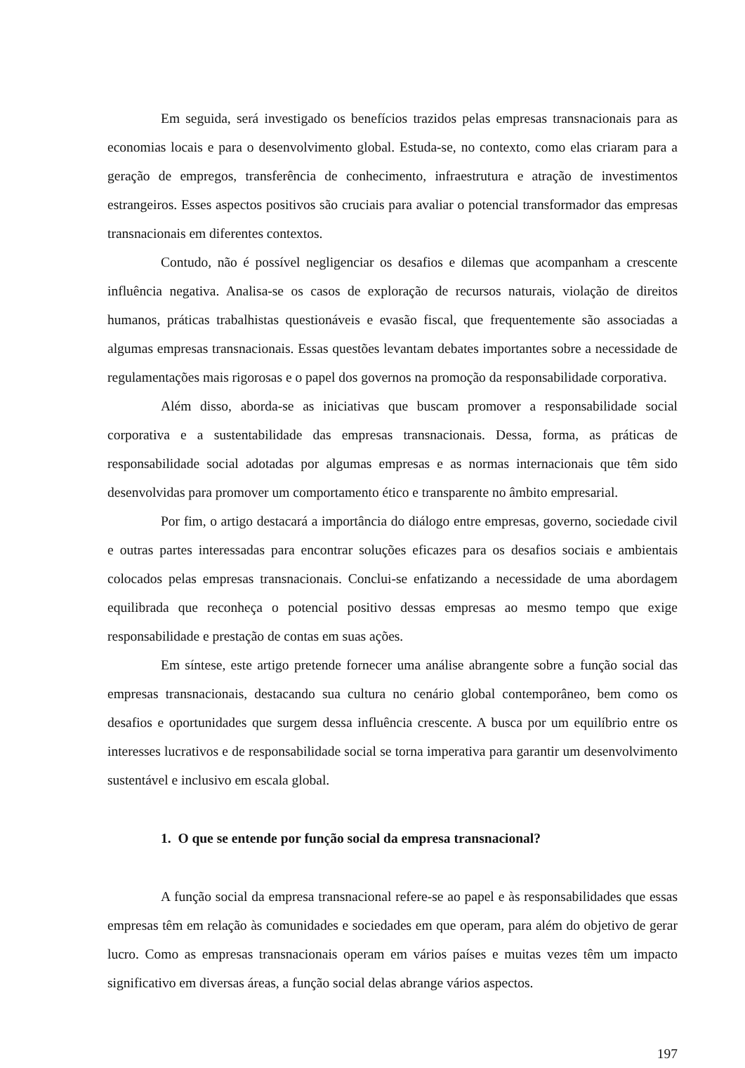Em seguida, será investigado os benefícios trazidos pelas empresas transnacionais para as economias locais e para o desenvolvimento global. Estuda-se, no contexto, como elas criaram para a geração de empregos, transferência de conhecimento, infraestrutura e atração de investimentos estrangeiros. Esses aspectos positivos são cruciais para avaliar o potencial transformador das empresas transnacionais em diferentes contextos.
Contudo, não é possível negligenciar os desafios e dilemas que acompanham a crescente influência negativa. Analisa-se os casos de exploração de recursos naturais, violação de direitos humanos, práticas trabalhistas questionáveis e evasão fiscal, que frequentemente são associadas a algumas empresas transnacionais. Essas questões levantam debates importantes sobre a necessidade de regulamentações mais rigorosas e o papel dos governos na promoção da responsabilidade corporativa.
Além disso, aborda-se as iniciativas que buscam promover a responsabilidade social corporativa e a sustentabilidade das empresas transnacionais. Dessa, forma, as práticas de responsabilidade social adotadas por algumas empresas e as normas internacionais que têm sido desenvolvidas para promover um comportamento ético e transparente no âmbito empresarial.
Por fim, o artigo destacará a importância do diálogo entre empresas, governo, sociedade civil e outras partes interessadas para encontrar soluções eficazes para os desafios sociais e ambientais colocados pelas empresas transnacionais. Conclui-se enfatizando a necessidade de uma abordagem equilibrada que reconheça o potencial positivo dessas empresas ao mesmo tempo que exige responsabilidade e prestação de contas em suas ações.
Em síntese, este artigo pretende fornecer uma análise abrangente sobre a função social das empresas transnacionais, destacando sua cultura no cenário global contemporâneo, bem como os desafios e oportunidades que surgem dessa influência crescente. A busca por um equilíbrio entre os interesses lucrativos e de responsabilidade social se torna imperativa para garantir um desenvolvimento sustentável e inclusivo em escala global.
1. O que se entende por função social da empresa transnacional?
A função social da empresa transnacional refere-se ao papel e às responsabilidades que essas empresas têm em relação às comunidades e sociedades em que operam, para além do objetivo de gerar lucro. Como as empresas transnacionais operam em vários países e muitas vezes têm um impacto significativo em diversas áreas, a função social delas abrange vários aspectos.
197